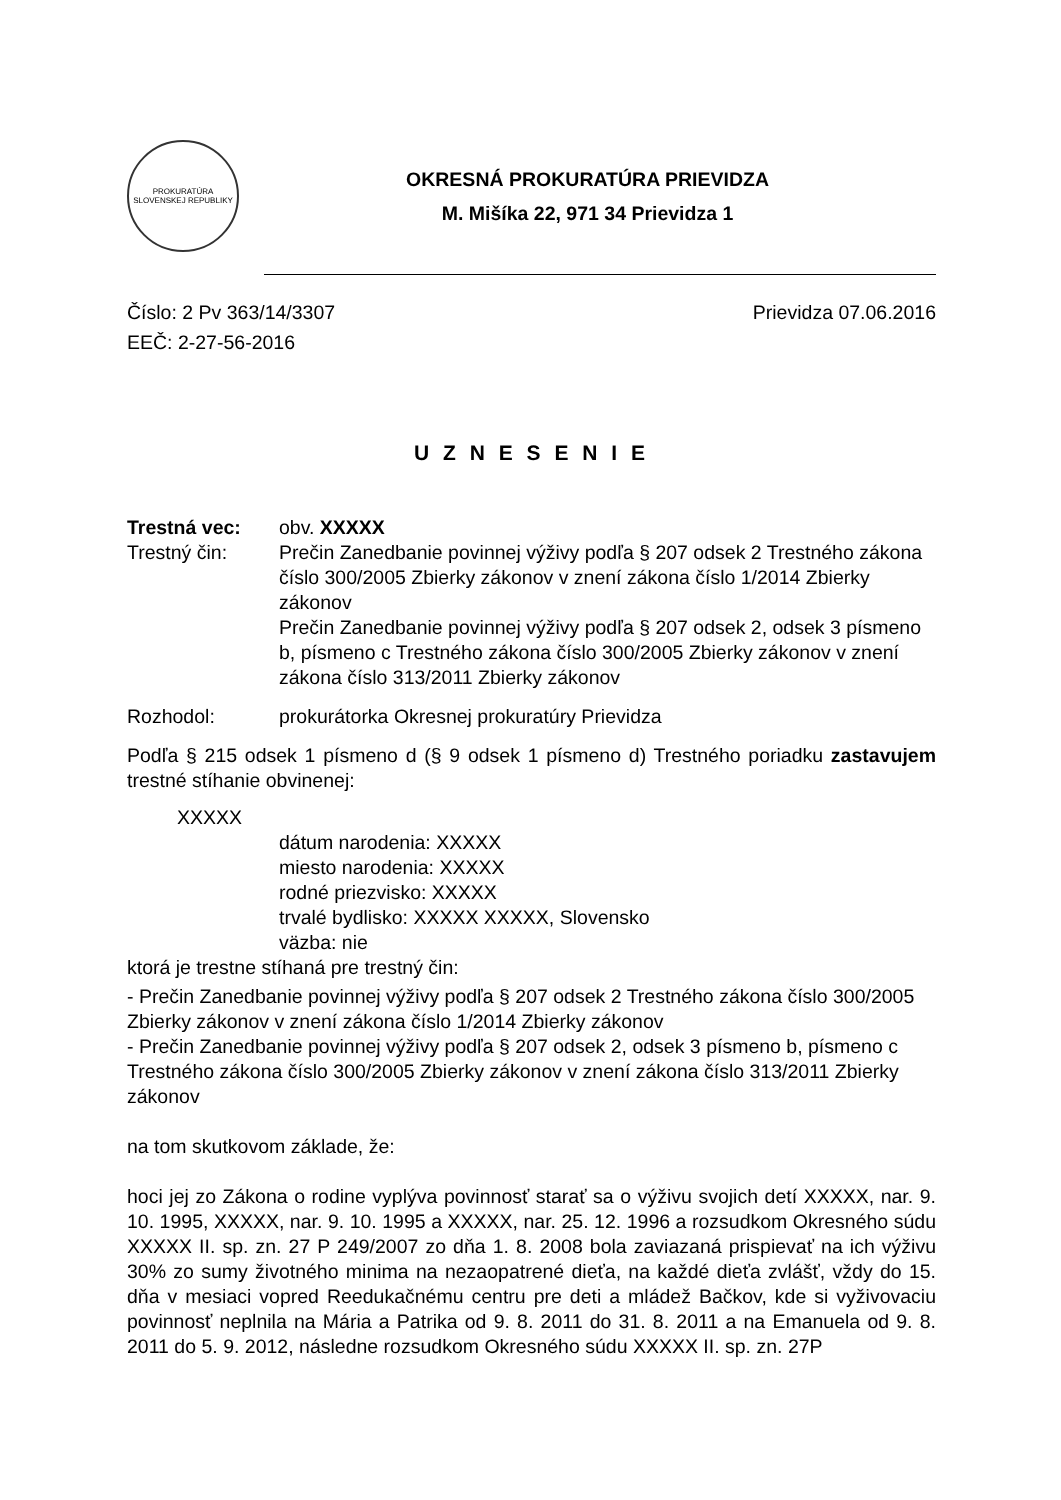PROKURATÚRA SLOVENSKEJ REPUBLIKY
OKRESNÁ PROKURATÚRA PRIEVIDZA
M. Mišíka 22, 971 34 Prievidza 1
Číslo: 2 Pv 363/14/3307
EEČ: 2-27-56-2016
Prievidza 07.06.2016
U Z N E S E N I E
Trestná vec:
obv. XXXXX
Trestný čin:
Prečin Zanedbanie povinnej výživy podľa § 207 odsek 2 Trestného zákona číslo 300/2005 Zbierky zákonov v znení zákona číslo 1/2014 Zbierky zákonov
Prečin Zanedbanie povinnej výživy podľa § 207 odsek 2, odsek 3 písmeno b, písmeno c Trestného zákona číslo 300/2005 Zbierky zákonov v znení zákona číslo 313/2011 Zbierky zákonov
Rozhodol:
prokurátorka Okresnej prokuratúry Prievidza
Podľa § 215 odsek 1 písmeno d (§ 9 odsek 1 písmeno d) Trestného poriadku zastavujem trestné stíhanie obvinenej:
XXXXX
dátum narodenia: XXXXX
miesto narodenia: XXXXX
rodné priezvisko: XXXXX
trvalé bydlisko: XXXXX XXXXX, Slovensko
väzba: nie
ktorá je trestne stíhaná pre trestný čin:
- Prečin Zanedbanie povinnej výživy podľa § 207 odsek 2 Trestného zákona číslo 300/2005 Zbierky zákonov v znení zákona číslo 1/2014 Zbierky zákonov
- Prečin Zanedbanie povinnej výživy podľa § 207 odsek 2, odsek 3 písmeno b, písmeno c Trestného zákona číslo 300/2005 Zbierky zákonov v znení zákona číslo 313/2011 Zbierky zákonov
na tom skutkovom základe, že:
hoci jej zo Zákona o rodine vyplýva povinnosť starať sa o výživu svojich detí XXXXX, nar. 9. 10. 1995, XXXXX, nar. 9. 10. 1995 a XXXXX, nar. 25. 12. 1996 a rozsudkom Okresného súdu XXXXX II. sp. zn. 27 P 249/2007 zo dňa 1. 8. 2008 bola zaviazaná prispievať na ich výživu 30% zo sumy životného minima na nezaopatrené dieťa, na každé dieťa zvlášť, vždy do 15. dňa v mesiaci vopred Reedukačnému centru pre deti a mládež Bačkov, kde si vyživovaciu povinnosť neplnila na Mária a Patrika od 9. 8. 2011 do 31. 8. 2011 a na Emanuela od 9. 8. 2011 do 5. 9. 2012, následne rozsudkom Okresného súdu XXXXX II. sp. zn. 27P